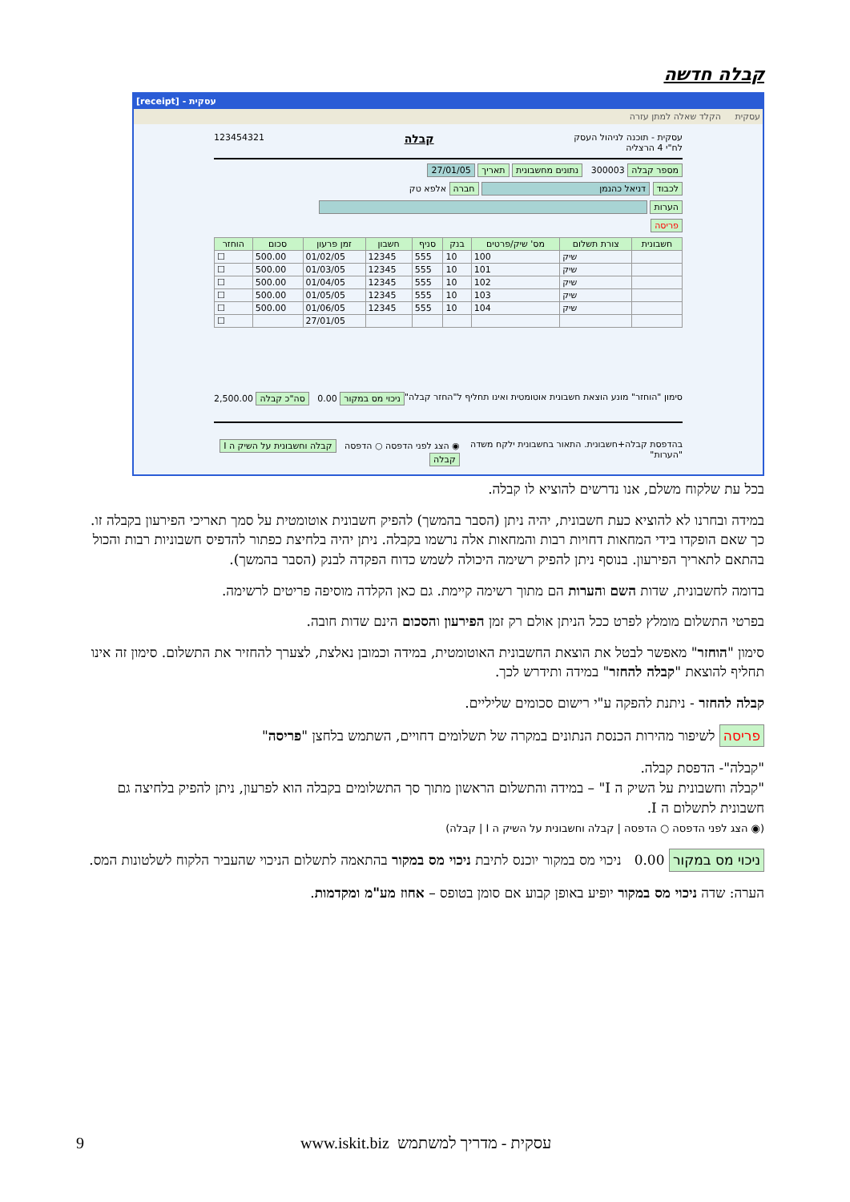קבלה חדשה
[receipt] - עסקית
עסקית הקלד שאלה למתן עזרה
עסקית - תוכנה לניהול העסק
לח"י 4 הרצליה קבלה 123454321
מספר קבלה 300003 נתונים מחשבונית תאריך 27/01/05
לכבוד דניאל כהנמן חברה אלפא טק
הערות
פריסה
| חשבונית | צורת תשלום | מס' שיק/פרטים | בנק | סניף | חשבון | זמן פרעון | סכום | הוחזר |
| --- | --- | --- | --- | --- | --- | --- | --- | --- |
| | שיק | 100 | 10 | 555 | 12345 | 01/02/05 | 500.00 | ☐ |
| | שיק | 101 | 10 | 555 | 12345 | 01/03/05 | 500.00 | ☐ |
| | שיק | 102 | 10 | 555 | 12345 | 01/04/05 | 500.00 | ☐ |
| | שיק | 103 | 10 | 555 | 12345 | 01/05/05 | 500.00 | ☐ |
| | שיק | 104 | 10 | 555 | 12345 | 01/06/05 | 500.00 | ☐ |
| | | | | | | 27/01/05 | | ☐ |
סימון "הוחזר" מונע הוצאת חשבונית אוטומטית ואינו תחליף ל"החזר קבלה" ניכוי מס במקור 0.00 סה"כ קבלה 2,500.00
בהדפסת קבלה+חשבונית. התאור בחשבונית ילקח משדה "הערות" ◉ הצג לפני הדפסה ○ הדפסה קבלה וחשבונית על השיק ה I קבלה
בכל עת שלקוח משלם, אנו נדרשים להוציא לו קבלה.
במידה ובחרנו לא להוציא כעת חשבונית, יהיה ניתן (הסבר בהמשך) להפיק חשבונית אוטומטית על סמך תאריכי הפירעון בקבלה זו. כך שאם הופקדו בידי המחאות דחויות רבות והמחאות אלה נרשמו בקבלה. ניתן יהיה בלחיצת כפתור להדפיס חשבוניות רבות והכול בהתאם לתאריך הפירעון. בנוסף ניתן להפיק רשימה היכולה לשמש כדוח הפקדה לבנק (הסבר בהמשך).
בדומה לחשבונית, שדות השם והערות הם מתוך רשימה קיימת. גם כאן הקלדה מוסיפה פריטים לרשימה.
בפרטי התשלום מומלץ לפרט ככל הניתן אולם רק זמן הפירעון והסכום הינם שדות חובה.
סימון "הוחזר" מאפשר לבטל את הוצאת החשבונית האוטומטית, במידה וכמובן נאלצת, לצערך להחזיר את התשלום. סימון זה אינו תחליף להוצאת "קבלה להחזר" במידה ותידרש לכך.
קבלה להחזר - ניתנת להפקה ע"י רישום סכומים שליליים.
פריסה לשיפור מהירות הכנסת הנתונים במקרה של תשלומים דחויים, השתמש בלחצן "פריסה"
"קבלה"- הדפסת קבלה.
"קבלה וחשבונית על השיק ה I" – במידה והתשלום הראשון מתוך סך התשלומים בקבלה הוא לפרעון, ניתן להפיק בלחיצה גם חשבונית לתשלום ה I.
(◉ הצג לפני הדפסה ○ הדפסה | קבלה וחשבונית על השיק ה I | קבלה)
ניכוי מס במקור 0.00 ניכוי מס במקור יוכנס לתיבת ניכוי מס במקור בהתאמה לתשלום הניכוי שהעביר הלקוח לשלטונות המס.
הערה: שדה ניכוי מס במקור יופיע באופן קבוע אם סומן בטופס – אחוז מע"מ ומקדמות.
9 www.iskit.biz עסקית - מדריך למשתמש